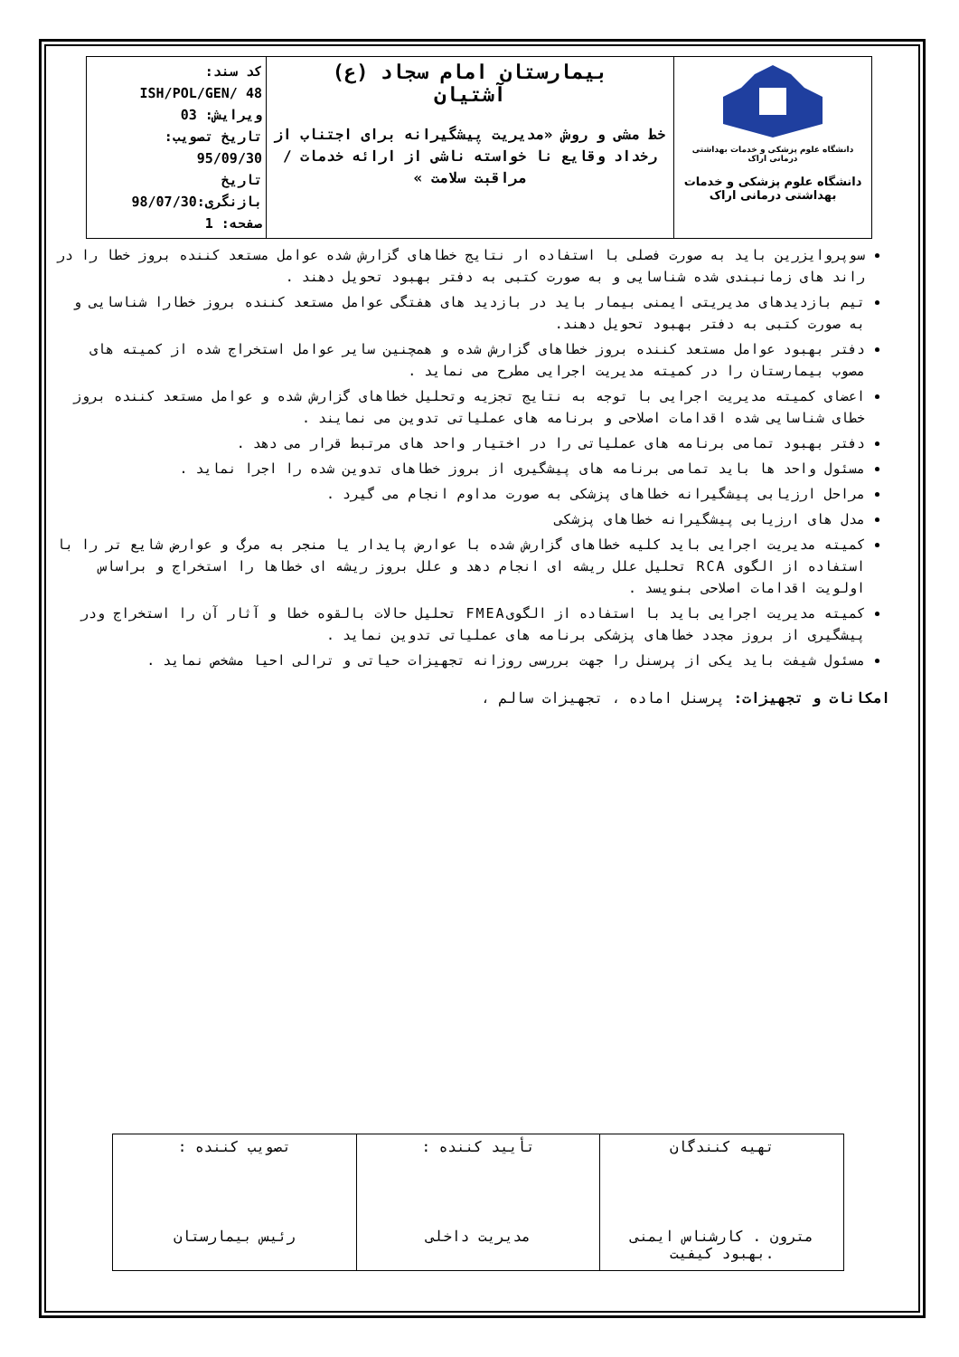| دانشگاه علوم پزشکی و خدمات بهداشتی درمانی اراک دانشگاه علوم پزشکی و خدمات بهداشتی درمانی اراک | بیمارستان امام سجاد (ع) آشتیان خط مشی و روش «مدیریت پیشگیرانه برای اجتناب از رخداد وقایع نا خواسته ناشی از ارائه خدمات / مراقبت سلامت » | کد سند: ISH/POL/GEN/ 48 ویرایش: 03 تاریخ تصویب: 95/09/30 تاریخ بازنگری:98/07/30 صفحه: 1 |
سوپروایزرین باید به صورت فصلی با استفاده ار نتایج خطاهای گزارش شده عوامل مستعد کننده بروز خطا را در راند های زمانبندی شده شناسایی و به صورت کتبی به دفتر بهبود تحویل دهند .
تیم بازدیدهای مدیریتی ایمنی بیمار باید در بازدید های هفتگی عوامل مستعد کننده بروز خطارا شناسایی و به صورت کتبی به دفتر بهبود تحویل دهند.
دفتر بهبود عوامل مستعد کننده بروز خطاهای گزارش شده و همچنین سایر عوامل استخراج شده از کمیته های مصوب بیمارستان را در کمیته مدیریت اجرایی مطرح می نماید .
اعضای کمیته مدیریت اجرایی با توجه به نتایج تجزیه وتحلیل خطاهای گزارش شده و عوامل مستعد کننده بروز خطای شناسایی شده اقدامات اصلاحی و برنامه های عملیاتی تدوین می نمایند .
دفتر بهبود تمامی برنامه های عملیاتی را در اختیار واحد های مرتبط قرار می دهد .
مسئول واحد ها باید تمامی برنامه های پیشگیری از بروز خطاهای تدوین شده را اجرا نماید .
مراحل ارزیابی پیشگیرانه خطاهای پزشکی به صورت مداوم انجام می گیرد .
مدل های ارزیابی پیشگیرانه خطاهای پزشکی
کمیته مدیریت اجرایی باید کلیه خطاهای گزارش شده با عوارض پایدار یا منجر به مرگ و عوارض شایع تر را با استفاده از الگوی RCA تحلیل علل ریشه ای انجام دهد و علل بروز ریشه ای خطاها را استخراج و براساس اولویت اقدامات اصلاحی بنویسد .
کمیته مدیریت اجرایی باید با استفاده از الگویFMEA تحلیل حالات بالقوه خطا و آثار آن را استخراج ودر پیشگیری از بروز مجدد خطاهای پزشکی برنامه های عملیاتی تدوین نماید .
مسئول شیفت باید یکی از پرسنل را جهت بررسی روزانه تجهیزات حیاتی و ترالی احیا مشخص نماید .
امکانات و تجهیزات: پرسنل اماده ، تجهیزات سالم ،
| تهیه کنندگان مترون . کارشناس ایمنی .بهبود کیفیت | تأیید کننده : مدیریت داخلی | تصویب کننده : رئیس بیمارستان |